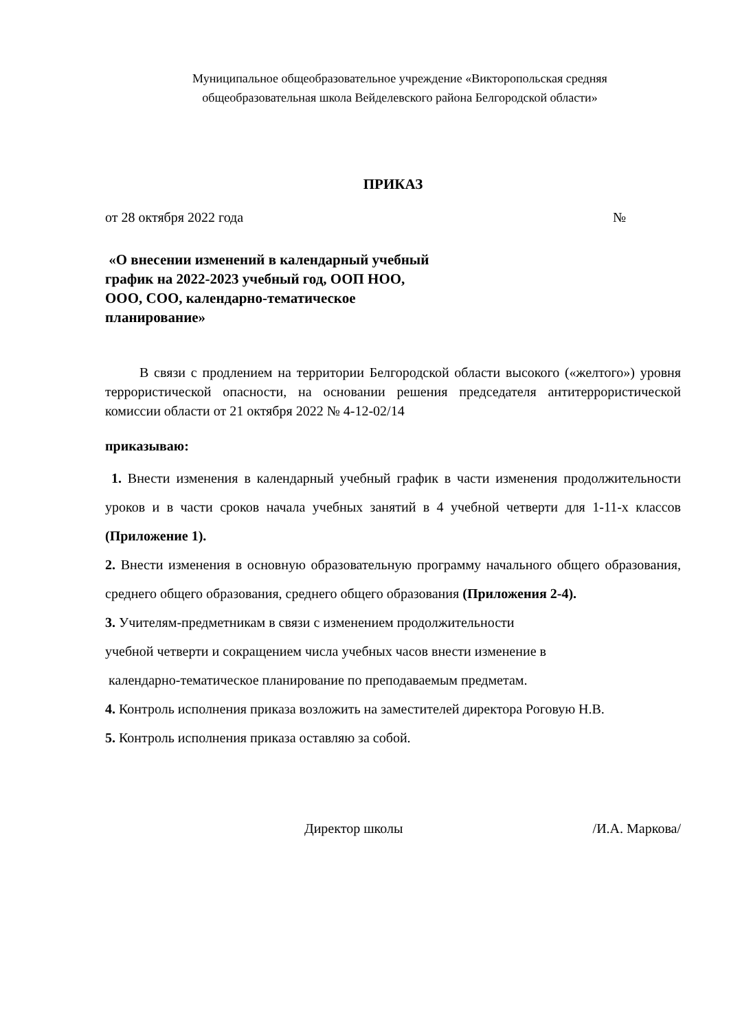Муниципальное общеобразовательное учреждение «Викторопольская средняя
общеобразовательная школа Вейделевского района Белгородской области»
ПРИКАЗ
от 28 октября 2022 года №
«О внесении изменений в календарный учебный график на 2022-2023 учебный год, ООП НОО, ООО, СОО, календарно-тематическое планирование»
В связи с продлением на территории Белгородской области высокого («желтого») уровня террористической опасности, на основании решения председателя антитеррористической комиссии области от 21 октября 2022 № 4-12-02/14
приказываю:
1. Внести изменения в календарный учебный график в части изменения продолжительности уроков и в части сроков начала учебных занятий в 4 учебной четверти для 1-11-х классов (Приложение 1).
2. Внести изменения в основную образовательную программу начального общего образования, среднего общего образования, среднего общего образования (Приложения 2-4).
3. Учителям-предметникам в связи с изменением продолжительности
учебной четверти и сокращением числа учебных часов внести изменение в
календарно-тематическое планирование по преподаваемым предметам.
4. Контроль исполнения приказа возложить на заместителей директора Роговую Н.В.
5. Контроль исполнения приказа оставляю за собой.
Директор школы /И.А. Маркова/